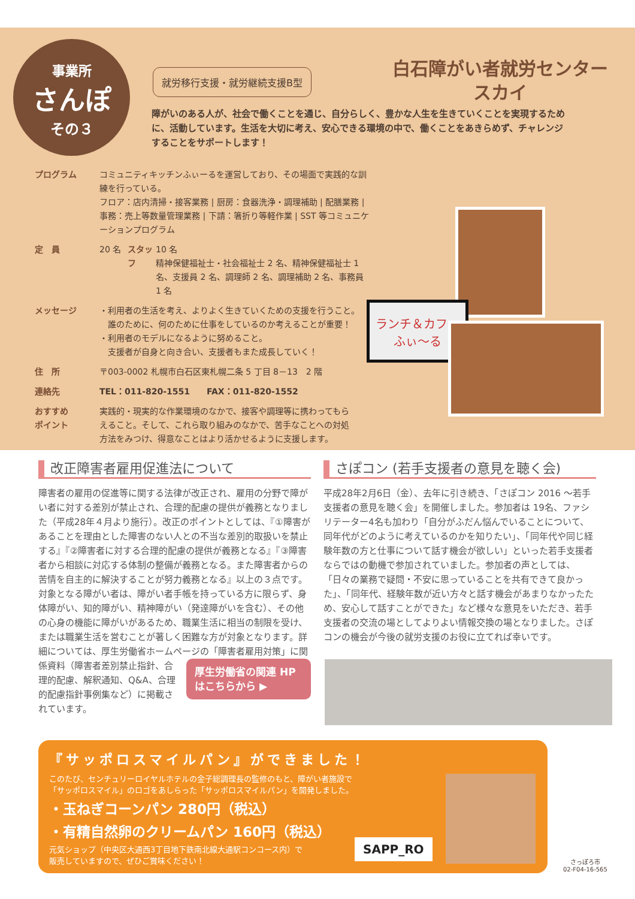事業所
さんぽ
その３
就労移行支援・就労継続支援B型
白石障がい者就労センター
スカイ
障がいのある人が、社会で働くことを通じ、自分らしく、豊かな人生を生きていくことを実現するために、活動しています。生活を大切に考え、安心できる環境の中で、働くことをあきらめず、チャレンジすることをサポートします！
プログラム コミュニティキッチンふぃーるを運営しており、その場面で実践的な訓練を行っている。
フロア：店内清掃・接客業務 | 厨房：食器洗浄・調理補助 | 配膳業務 | 事務：売上等数量管理業務 | 下請：箸折り等軽作業 | SST 等コミュニケーションプログラム
定　員 20 名 スタッフ 10 名
精神保健福祉士・社会福祉士 2 名、精神保健福祉士 1 名、支援員 2 名、調理師 2 名、調理補助 2 名、事務員 1 名
メッセージ ・利用者の生活を考え、よりよく生きていくための支援を行うこと。
　誰のために、何のために仕事をしているのか考えることが重要！
・利用者のモデルになるように努めること。
　支援者が自身と向き合い、支援者もまた成長していく！
住　所 〒003-0002 札幌市白石区東札幌二条 5 丁目 8－13　2 階
連絡先 TEL：011-820-1551　　FAX：011-820-1552
おすすめ
ポイント
実践的・現実的な作業環境のなかで、接客や調理等に携わってもらえること。そして、これら取り組みのなかで、苦手なことへの対処方法をみつけ、得意なことはより活かせるように支援します。
ランチ＆カフェ
ふぃ～る
改正障害者雇用促進法について
障害者の雇用の促進等に関する法律が改正され、雇用の分野で障がい者に対する差別が禁止され、合理的配慮の提供が義務となりました（平成28年４月より施行）。改正のポイントとしては、『①障害があることを理由とした障害のない人との不当な差別的取扱いを禁止する』『②障害者に対する合理的配慮の提供が義務となる』『③障害者から相談に対応する体制の整備が義務となる。また障害者からの苦情を自主的に解決することが努力義務となる』以上の３点です。対象となる障がい者は、障がい者手帳を持っている方に限らず、身体障がい、知的障がい、精神障がい（発達障がいを含む）、その他の心身の機能に障がいがあるため、職業生活に相当の制限を受け、または職業生活を営むことが著しく困難な方が対象となります。詳細については、厚生労働省ホームページの「障害者雇用対策」に関 厚生労働省の関連 HPはこちらから ▶ 係資料（障害者差別禁止指針、合理的配慮、解釈通知、Q&A、合理的配慮指針事例集など）に掲載されています。
さぽコン (若手支援者の意見を聴く会)
平成28年2月6日（金）、去年に引き続き、「さぽコン 2016 ～若手支援者の意見を聴く会」を開催しました。参加者は 19名、ファシリテーター4名も加わり「自分がふだん悩んでいることについて、同年代がどのように考えているのかを知りたい」、「同年代や同じ経験年数の方と仕事について話す機会が欲しい」といった若手支援者ならではの動機で参加されていました。参加者の声としては、「日々の業務で疑問・不安に思っていることを共有できて良かった」、「同年代、経験年数が近い方々と話す機会があまりなかったため、安心して話すことができた」など様々な意見をいただき、若手支援者の交流の場としてよりよい情報交換の場となりました。さぽコンの機会が今後の就労支援のお役に立てれば幸いです。
『サッポロスマイルパン』ができました！
このたび、センチュリーロイヤルホテルの金子総調理長の監修のもと、障がい者施設で
「サッポロスマイル」のロゴをあしらった「サッポロスマイルパン」を開発しました。
・玉ねぎコーンパン 280円（税込）
・有精自然卵のクリームパン 160円（税込）
元気ショップ（中央区大通西3丁目地下鉄南北線大通駅コンコース内）で
販売していますので、ぜひご賞味ください！
SAPP_RO
さっぽろ市
02-F04-16-565